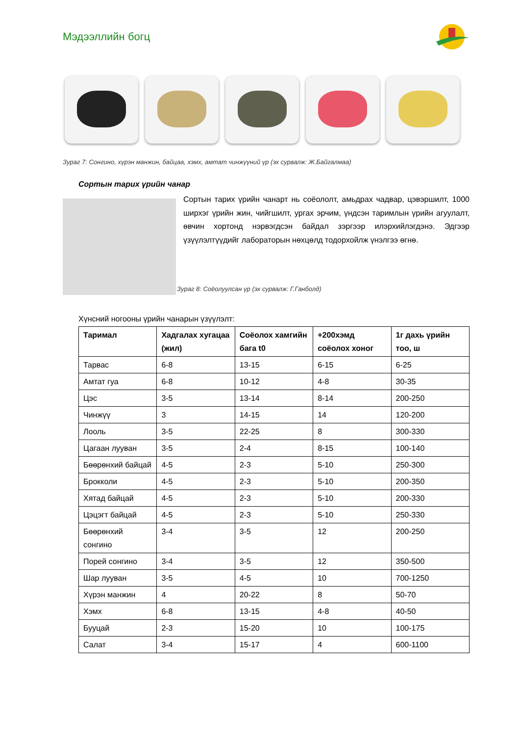Мэдээллийн богц
Зураг 7: Сонгино, хүрэн манжин, байцаа, хэмх, амтат чинжүүний үр (эх сурвалж: Ж.Байгалмаа)
Сортын тарих үрийн чанар
Сортын тарих үрийн чанарт нь соёололт, амьдрах чадвар, цэвэршилт, 1000 ширхэг үрийн жин, чийгшилт, ургах эрчим, үндсэн таримлын үрийн агуулалт, өвчин хортонд нэрвэгдсэн байдал зэргээр илэрхийлэгдэнэ. Эдгээр үзүүлэлтүүдийг лабораторын нөхцөлд тодорхойлж үнэлгээ өгнө.
Зураг 8: Соёолуулсан үр (эх сурвалж: Г.Ганболд)
Хүнсний ногооны үрийн чанарын үзүүлэлт:
| Таримал | Хадгалах хугацаа (жил) | Соёолох хамгийн бага t0 | +200хэмд соёолох хоног | 1г дахь үрийн тоо, ш |
| --- | --- | --- | --- | --- |
| Тарвас | 6-8 | 13-15 | 6-15 | 6-25 |
| Амтат гуа | 6-8 | 10-12 | 4-8 | 30-35 |
| Цэс | 3-5 | 13-14 | 8-14 | 200-250 |
| Чинжүү | 3 | 14-15 | 14 | 120-200 |
| Лооль | 3-5 | 22-25 | 8 | 300-330 |
| Цагаан лууван | 3-5 | 2-4 | 8-15 | 100-140 |
| Бөөрөнхий байцай | 4-5 | 2-3 | 5-10 | 250-300 |
| Брокколи | 4-5 | 2-3 | 5-10 | 200-350 |
| Хятад байцай | 4-5 | 2-3 | 5-10 | 200-330 |
| Цэцэгт байцай | 4-5 | 2-3 | 5-10 | 250-330 |
| Бөөрөнхий сонгино | 3-4 | 3-5 | 12 | 200-250 |
| Порей сонгино | 3-4 | 3-5 | 12 | 350-500 |
| Шар лууван | 3-5 | 4-5 | 10 | 700-1250 |
| Хүрэн манжин | 4 | 20-22 | 8 | 50-70 |
| Хэмх | 6-8 | 13-15 | 4-8 | 40-50 |
| Бууцай | 2-3 | 15-20 | 10 | 100-175 |
| Салат | 3-4 | 15-17 | 4 | 600-1100 |